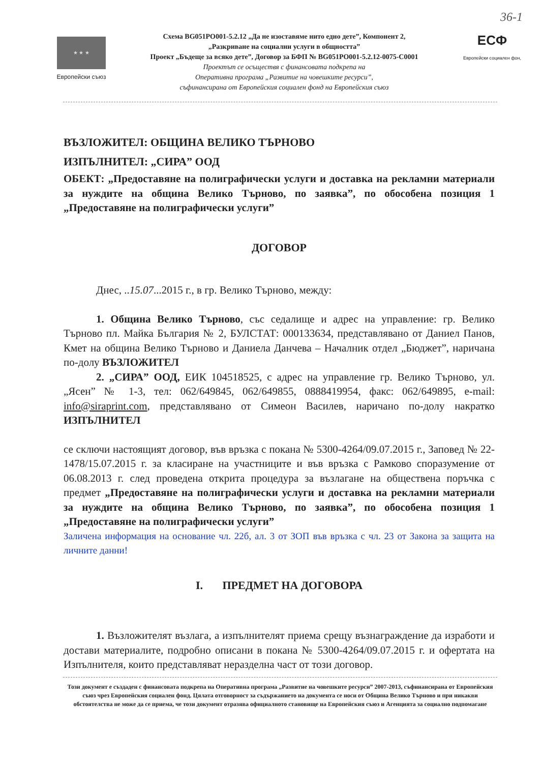36-1
★ ★ ★
Европейски съюз
Схема BG051PO001-5.2.12 „Да не изоставяме нито едно дете”, Компонент 2,
„Разкриване на социални услуги в общността”
Проект „Бъдеще за всяко дете”, Договор за БФП № BG051PO001-5.2.12-0075-C0001
Проектът се осъществя с финансовата подкрепа на
Оперативна програма „Развитие на човешките ресурси”,
съфинансирана от Европейския социален фонд на Европейския съюз
ЕСФ
Европейски социален фон,
ВЪЗЛОЖИТЕЛ: ОБЩИНА ВЕЛИКО ТЪРНОВО
ИЗПЪЛНИТЕЛ: „СИРА” ООД
ОБЕКТ: „Предоставяне на полиграфически услуги и доставка на рекламни материали за нуждите на община Велико Търново, по заявка”, по обособена позиция 1 „Предоставяне на полиграфически услуги”
ДОГОВОР
Днес, ..15.07...2015 г., в гр. Велико Търново, между:
1. Община Велико Търново, със седалище и адрес на управление: гр. Велико Търново пл. Майка България № 2, БУЛСТАТ: 000133634, представлявано от Даниел Панов, Кмет на община Велико Търново и Даниела Данчева – Началник отдел „Бюджет”, наричана по-долу ВЪЗЛОЖИТЕЛ
2. „СИРА” ООД, ЕИК 104518525, с адрес на управление гр. Велико Търново, ул. „Ясен” № 1-3, тел: 062/649845, 062/649855, 0888419954, факс: 062/649895, e-mail: info@siraprint.com, представлявано от Симеон Василев, наричано по-долу накратко ИЗПЪЛНИТЕЛ
се сключи настоящият договор, във връзка с покана № 5300-4264/09.07.2015 г., Заповед № 22-1478/15.07.2015 г. за класиране на участниците и във връзка с Рамково споразумение от 06.08.2013 г. след проведена открита процедура за възлагане на обществена поръчка с предмет „Предоставяне на полиграфически услуги и доставка на рекламни материали за нуждите на община Велико Търново, по заявка”, по обособена позиция 1 „Предоставяне на полиграфически услуги”
Заличена информация на основание чл. 22б, ал. 3 от ЗОП във връзка с чл. 23 от Закона за защита на личните данни!
I. ПРЕДМЕТ НА ДОГОВОРА
1. Възложителят възлага, а изпълнителят приема срещу възнаграждение да изработи и достави материалите, подробно описани в покана № 5300-4264/09.07.2015 г. и офертата на Изпълнителя, които представляват неразделна част от този договор.
Този документ е създаден с финансовата подкрепа на Оперативна програма „Развитие на човешките ресурси” 2007-2013, съфинансирана от Европейския съюз чрез Европейския социален фонд. Цялата отговорност за съдържанието на документа се носи от Община Велико Търново и при никакви обстоятелства не може да се приема, че този документ отразява официалното становище на Европейския съюз и Агенцията за социално подпомагане